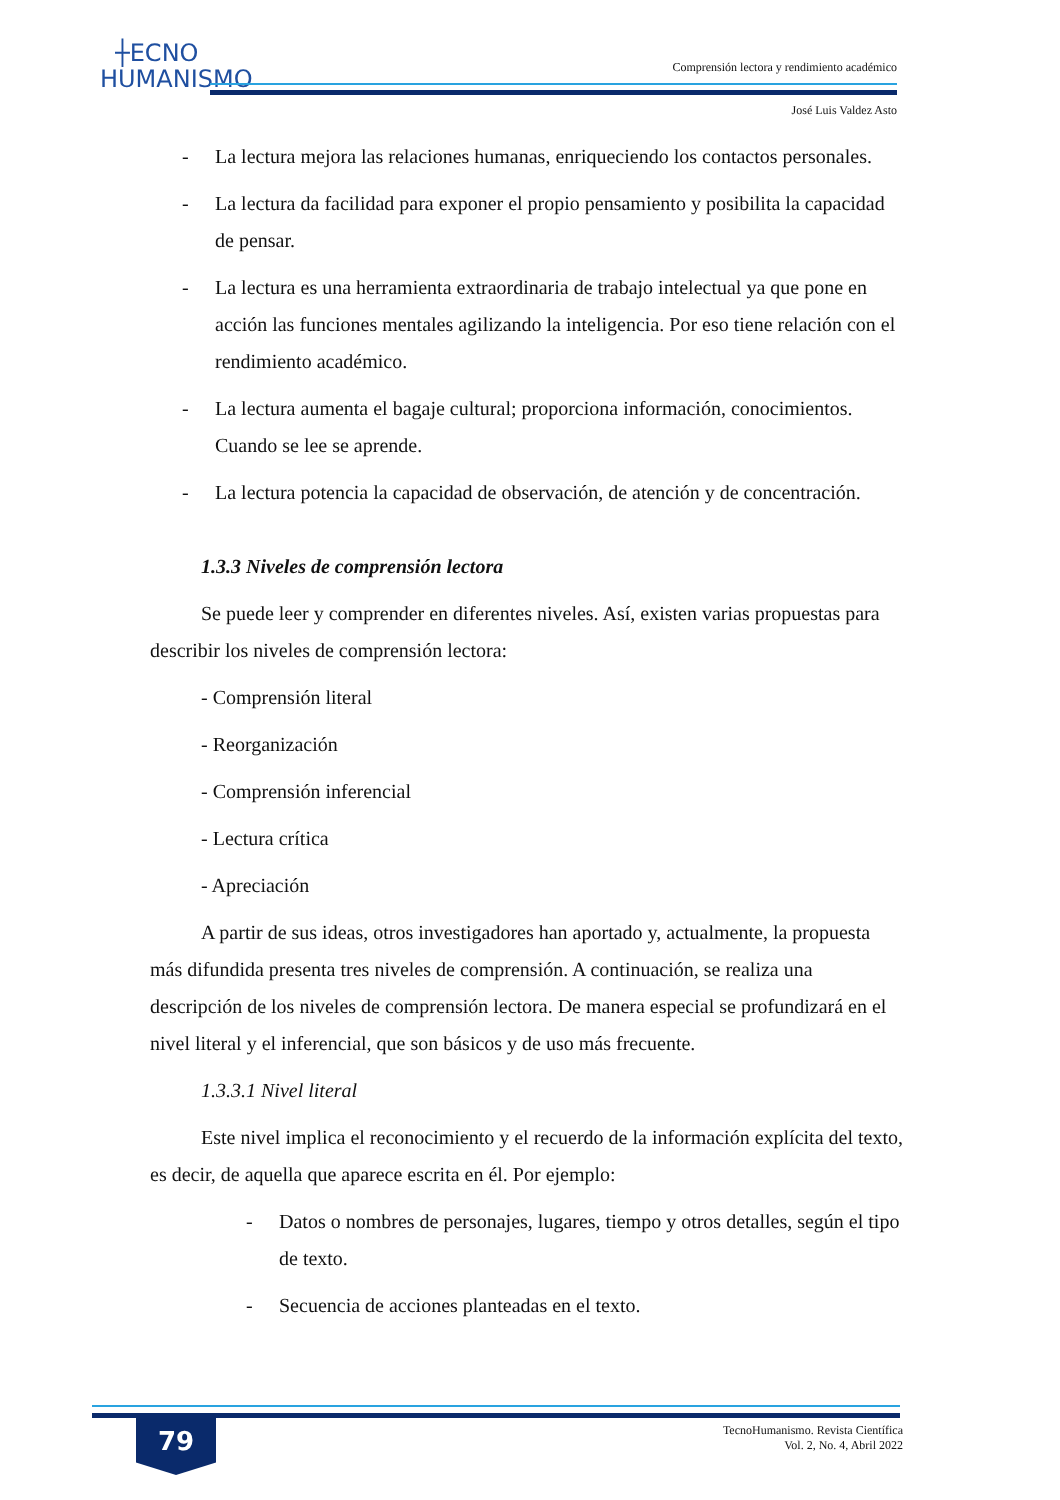┼ECNO
HUMANISMO
Comprensión lectora y rendimiento académico
José Luis Valdez Asto
- La lectura mejora las relaciones humanas, enriqueciendo los contactos personales.
- La lectura da facilidad para exponer el propio pensamiento y posibilita la capacidad de pensar.
- La lectura es una herramienta extraordinaria de trabajo intelectual ya que pone en acción las funciones mentales agilizando la inteligencia. Por eso tiene relación con el rendimiento académico.
- La lectura aumenta el bagaje cultural; proporciona información, conocimientos. Cuando se lee se aprende.
- La lectura potencia la capacidad de observación, de atención y de concentración.
1.3.3 Niveles de comprensión lectora
Se puede leer y comprender en diferentes niveles. Así, existen varias propuestas para describir los niveles de comprensión lectora:
- Comprensión literal
- Reorganización
- Comprensión inferencial
- Lectura crítica
- Apreciación
A partir de sus ideas, otros investigadores han aportado y, actualmente, la propuesta más difundida presenta tres niveles de comprensión. A continuación, se realiza una descripción de los niveles de comprensión lectora. De manera especial se profundizará en el nivel literal y el inferencial, que son básicos y de uso más frecuente.
1.3.3.1 Nivel literal
Este nivel implica el reconocimiento y el recuerdo de la información explícita del texto, es decir, de aquella que aparece escrita en él. Por ejemplo:
- Datos o nombres de personajes, lugares, tiempo y otros detalles, según el tipo de texto.
- Secuencia de acciones planteadas en el texto.
79
TecnoHumanismo. Revista Científica
Vol. 2, No. 4, Abril 2022